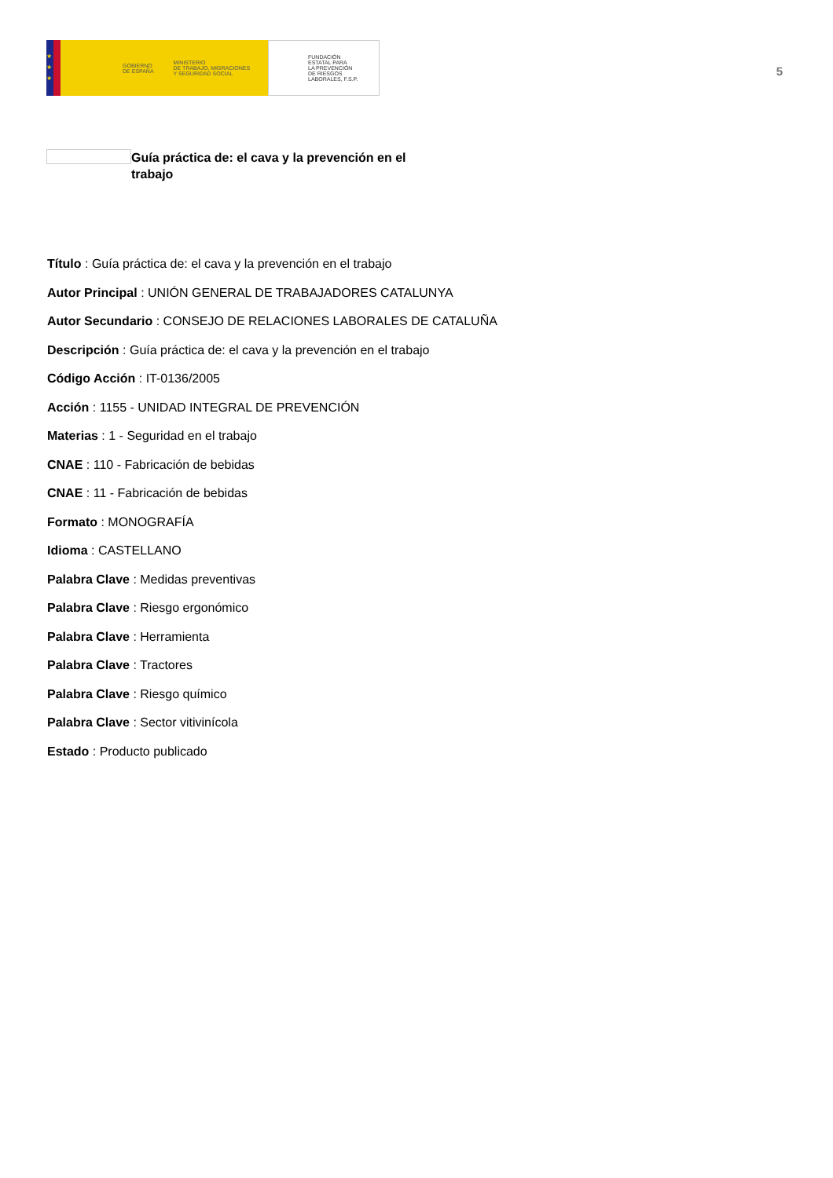★
★
★
GOBIERNO
DE ESPAÑA MINISTERIO
DE TRABAJO, MIGRACIONES
Y SEGURIDAD SOCIAL
FUNDACIÓN
ESTATAL PARA
LA PREVENCIÓN
DE RIESGOS
LABORALES, F.S.P.
5
Guía práctica de: el cava y la prevención en el trabajo
Título : Guía práctica de: el cava y la prevención en el trabajo
Autor Principal : UNIÓN GENERAL DE TRABAJADORES CATALUNYA
Autor Secundario : CONSEJO DE RELACIONES LABORALES DE CATALUÑA
Descripción : Guía práctica de: el cava y la prevención en el trabajo
Código Acción : IT-0136/2005
Acción : 1155 - UNIDAD INTEGRAL DE PREVENCIÓN
Materias : 1 - Seguridad en el trabajo
CNAE : 110 - Fabricación de bebidas
CNAE : 11 - Fabricación de bebidas
Formato : MONOGRAFÍA
Idioma : CASTELLANO
Palabra Clave : Medidas preventivas
Palabra Clave : Riesgo ergonómico
Palabra Clave : Herramienta
Palabra Clave : Tractores
Palabra Clave : Riesgo químico
Palabra Clave : Sector vitivinícola
Estado : Producto publicado